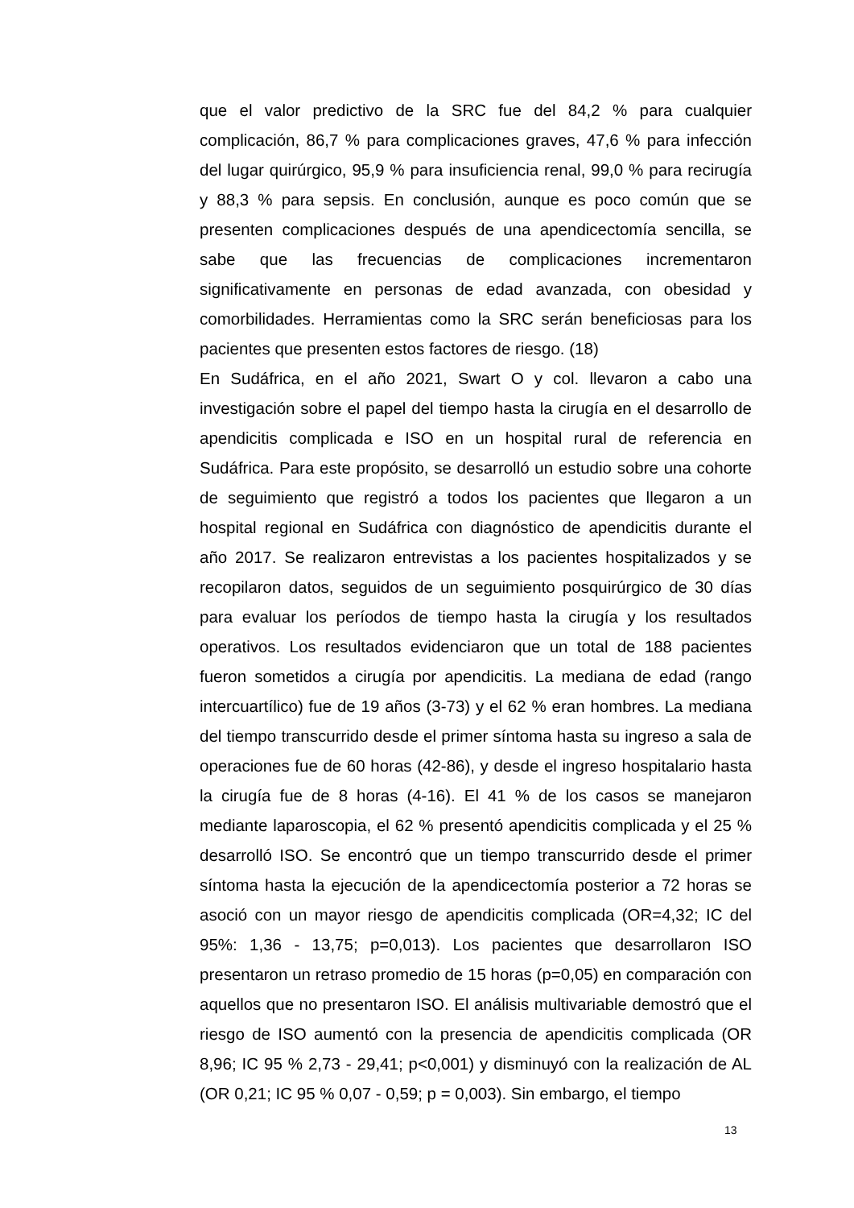que el valor predictivo de la SRC fue del 84,2 % para cualquier complicación, 86,7 % para complicaciones graves, 47,6 % para infección del lugar quirúrgico, 95,9 % para insuficiencia renal, 99,0 % para recirugía y 88,3 % para sepsis. En conclusión, aunque es poco común que se presenten complicaciones después de una apendicectomía sencilla, se sabe que las frecuencias de complicaciones incrementaron significativamente en personas de edad avanzada, con obesidad y comorbilidades. Herramientas como la SRC serán beneficiosas para los pacientes que presenten estos factores de riesgo. (18)
En Sudáfrica, en el año 2021, Swart O y col. llevaron a cabo una investigación sobre el papel del tiempo hasta la cirugía en el desarrollo de apendicitis complicada e ISO en un hospital rural de referencia en Sudáfrica. Para este propósito, se desarrolló un estudio sobre una cohorte de seguimiento que registró a todos los pacientes que llegaron a un hospital regional en Sudáfrica con diagnóstico de apendicitis durante el año 2017. Se realizaron entrevistas a los pacientes hospitalizados y se recopilaron datos, seguidos de un seguimiento posquirúrgico de 30 días para evaluar los períodos de tiempo hasta la cirugía y los resultados operativos. Los resultados evidenciaron que un total de 188 pacientes fueron sometidos a cirugía por apendicitis. La mediana de edad (rango intercuartílico) fue de 19 años (3-73) y el 62 % eran hombres. La mediana del tiempo transcurrido desde el primer síntoma hasta su ingreso a sala de operaciones fue de 60 horas (42-86), y desde el ingreso hospitalario hasta la cirugía fue de 8 horas (4-16). El 41 % de los casos se manejaron mediante laparoscopia, el 62 % presentó apendicitis complicada y el 25 % desarrolló ISO. Se encontró que un tiempo transcurrido desde el primer síntoma hasta la ejecución de la apendicectomía posterior a 72 horas se asoció con un mayor riesgo de apendicitis complicada (OR=4,32; IC del 95%: 1,36 - 13,75; p=0,013). Los pacientes que desarrollaron ISO presentaron un retraso promedio de 15 horas (p=0,05) en comparación con aquellos que no presentaron ISO. El análisis multivariable demostró que el riesgo de ISO aumentó con la presencia de apendicitis complicada (OR 8,96; IC 95 % 2,73 - 29,41; p<0,001) y disminuyó con la realización de AL (OR 0,21; IC 95 % 0,07 - 0,59; p = 0,003). Sin embargo, el tiempo
13